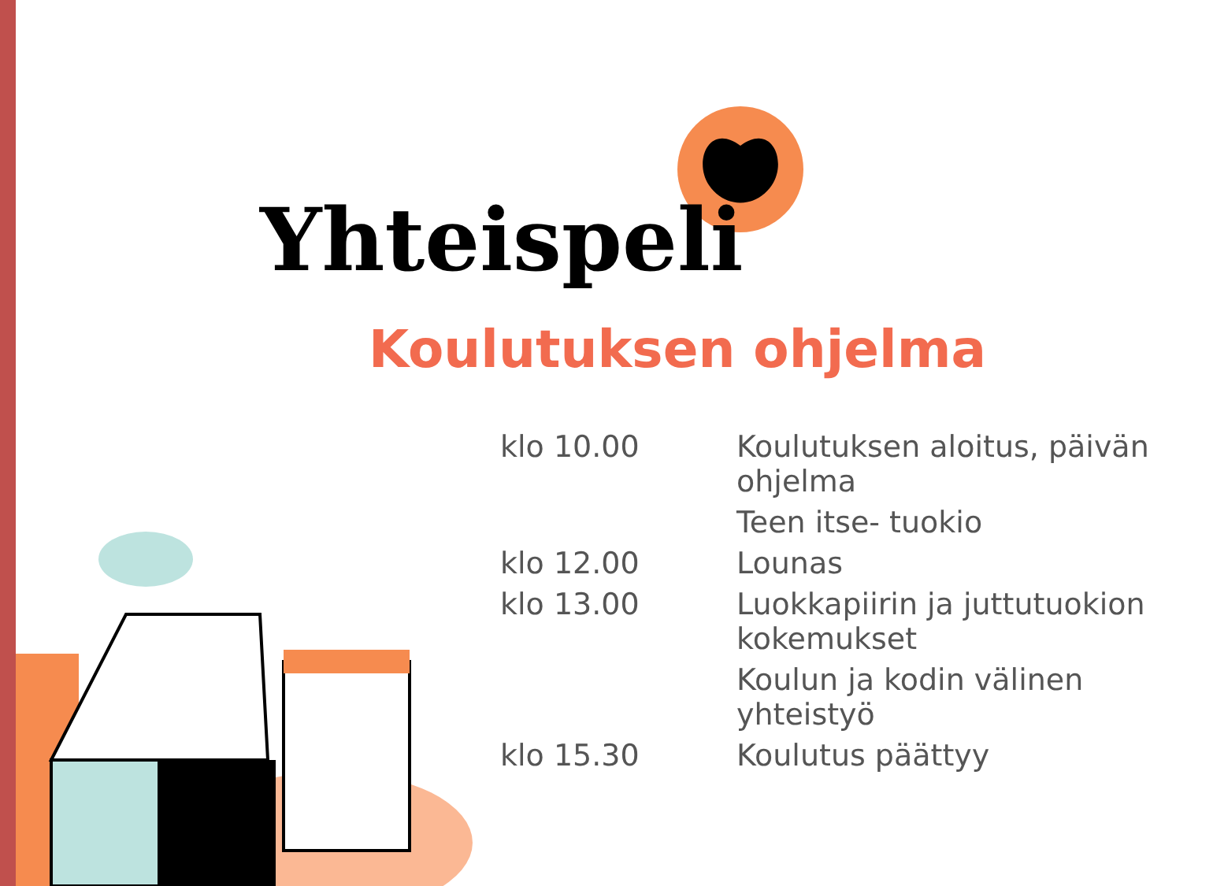Yhteispeli
Koulutuksen ohjelma
| klo 10.00 | Koulutuksen aloitus, päivän ohjelma |
| | Teen itse- tuokio |
| klo 12.00 | Lounas |
| klo 13.00 | Luokkapiirin ja juttutuokion kokemukset |
| | Koulun ja kodin välinen yhteistyö |
| klo 15.30 | Koulutus päättyy |